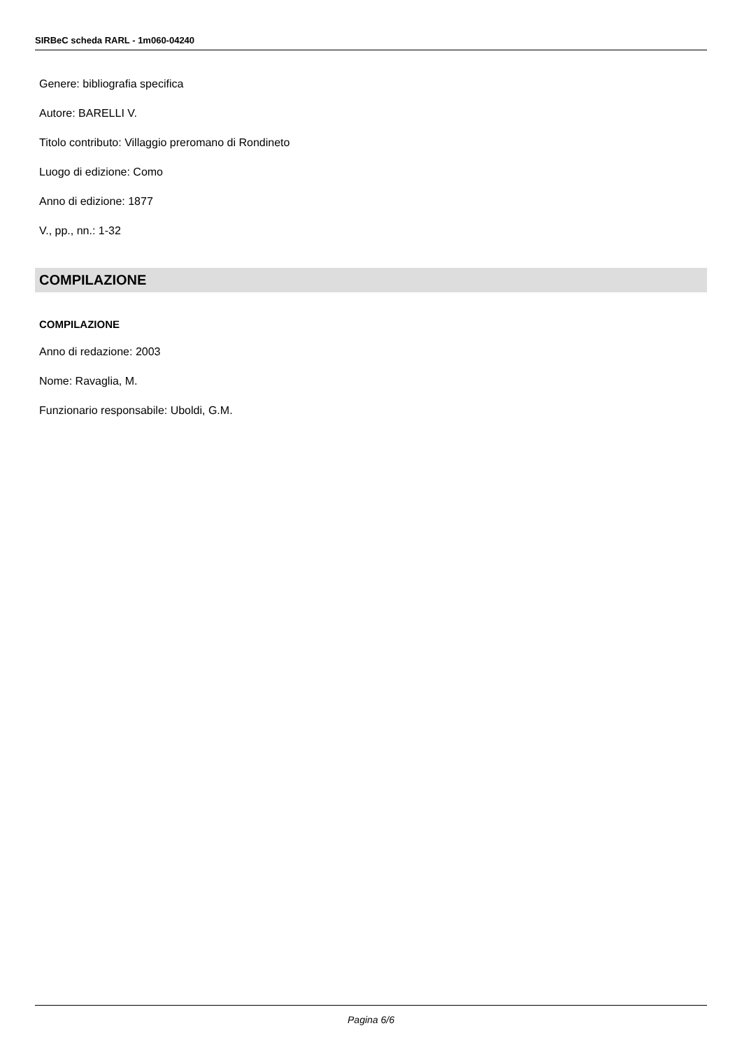SIRBeC scheda RARL - 1m060-04240
Genere: bibliografia specifica
Autore: BARELLI V.
Titolo contributo: Villaggio preromano di Rondineto
Luogo di edizione: Como
Anno di edizione: 1877
V., pp., nn.: 1-32
COMPILAZIONE
COMPILAZIONE
Anno di redazione: 2003
Nome: Ravaglia, M.
Funzionario responsabile: Uboldi, G.M.
Pagina 6/6